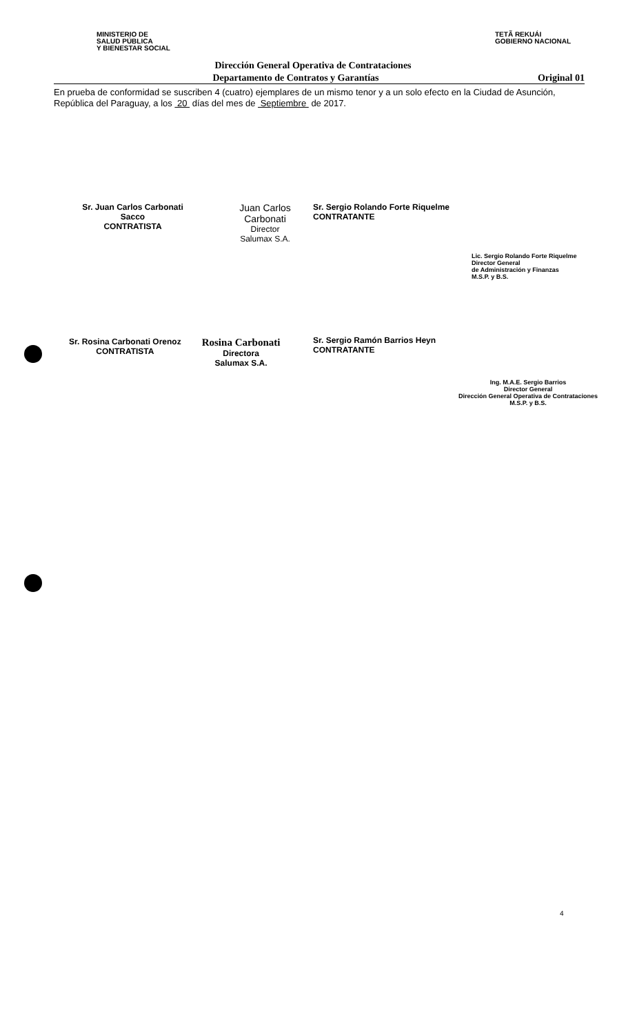MINISTERIO DE
SALUD PÚBLICA
Y BIENESTAR SOCIAL
TETÃ REKUÁI
GOBIERNO NACIONAL
Dirección General Operativa de Contrataciones
Departamento de Contratos y Garantías Original 01
En prueba de conformidad se suscriben 4 (cuatro) ejemplares de un mismo tenor y a un solo efecto en la Ciudad de Asunción, República del Paraguay, a los 20 días del mes de Septiembre de 2017.
Sr. Juan Carlos Carbonati Sacco
CONTRATISTA
Juan Carlos Carbonati
Director
Salumax S.A.
Sr. Rosina Carbonati Orenoz
CONTRATISTA
Rosina Carbonati
Directora
Salumax S.A.
Sr. Sergio Rolando Forte Riquelme
CONTRATANTE
Lic. Sergio Rolando Forte Riquelme
Director General
de Administración y Finanzas
M.S.P. y B.S.
Sr. Sergio Ramón Barrios Heyn
CONTRATANTE
Ing. M.A.E. Sergio Barrios
Director General
Dirección General Operativa de Contrataciones
M.S.P. y B.S.
4